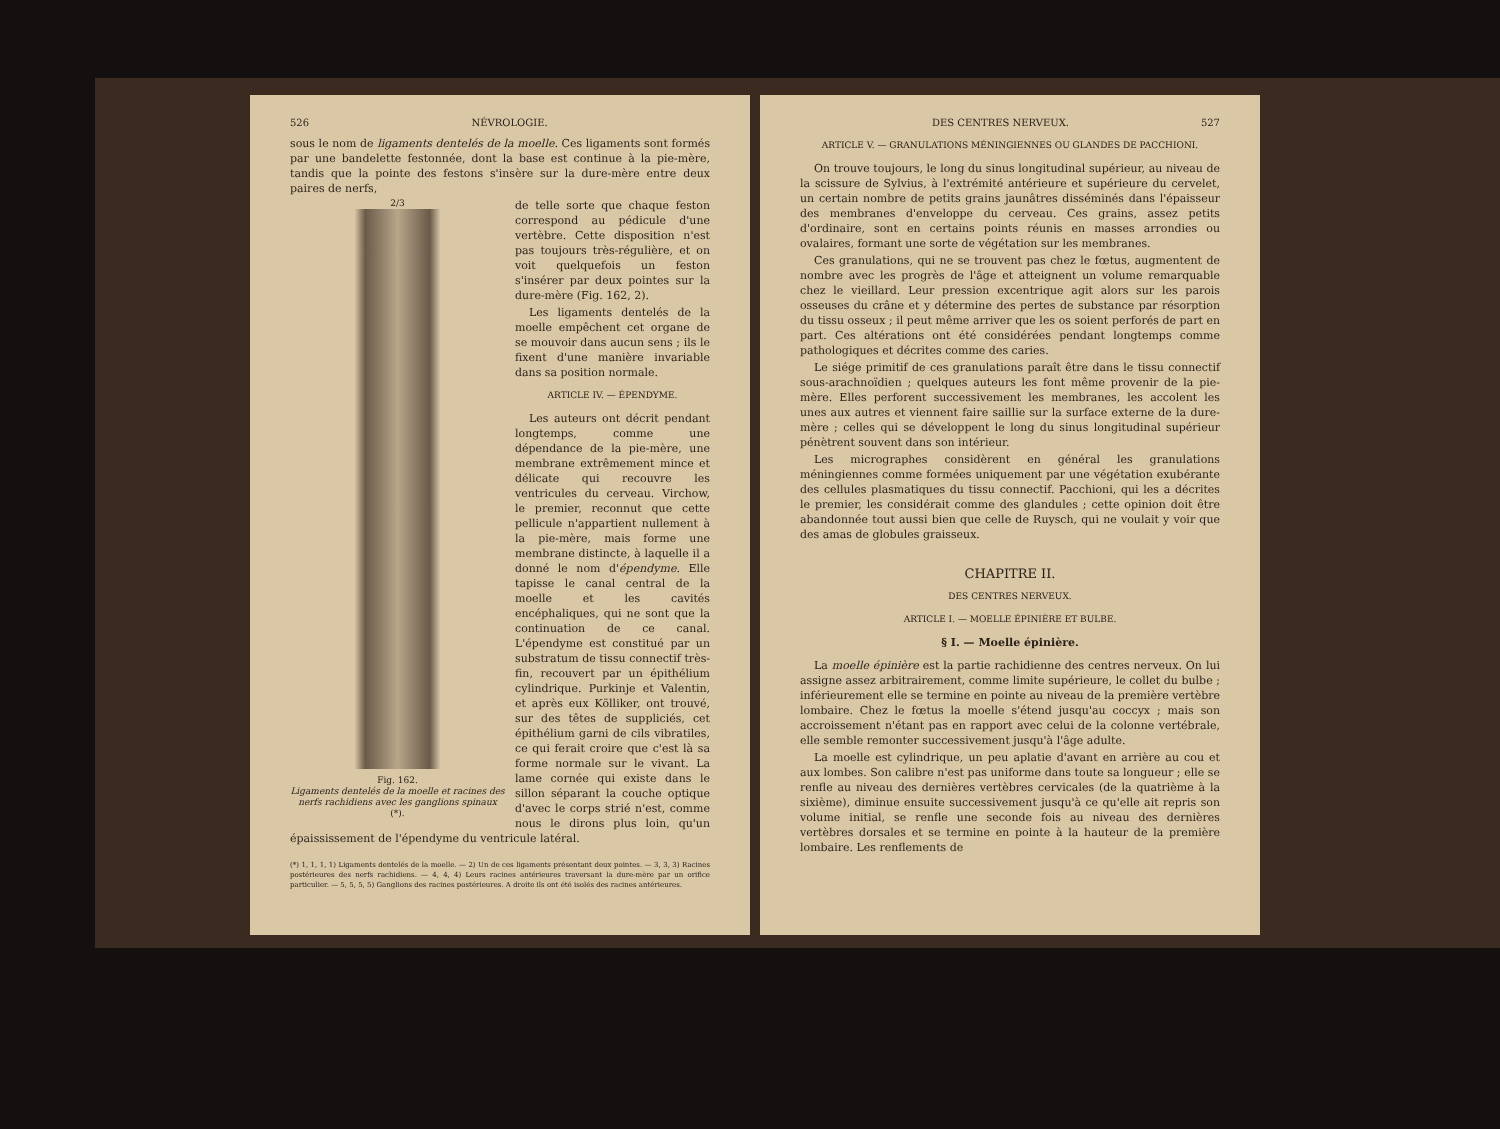526 NÉVROLOGIE.
sous le nom de ligaments dentelés de la moelle. Ces ligaments sont formés par une bandelette festonnée, dont la base est continue à la pie-mère, tandis que la pointe des festons s'insère sur la dure-mère entre deux paires de nerfs,
2/3
Fig. 162.
Ligaments dentelés de la moelle et racines des nerfs rachidiens avec les ganglions spinaux (*).
de telle sorte que chaque feston correspond au pédicule d'une vertèbre. Cette disposition n'est pas toujours très-régulière, et on voit quelquefois un feston s'insérer par deux pointes sur la dure-mère (Fig. 162, 2).
Les ligaments dentelés de la moelle empêchent cet organe de se mouvoir dans aucun sens ; ils le fixent d'une manière invariable dans sa position normale.
ARTICLE IV. — ÉPENDYME.
Les auteurs ont décrit pendant longtemps, comme une dépendance de la pie-mère, une membrane extrêmement mince et délicate qui recouvre les ventricules du cerveau. Virchow, le premier, reconnut que cette pellicule n'appartient nullement à la pie-mère, mais forme une membrane distincte, à laquelle il a donné le nom d'épendyme. Elle tapisse le canal central de la moelle et les cavités encéphaliques, qui ne sont que la continuation de ce canal. L'épendyme est constitué par un substratum de tissu connectif très-fin, recouvert par un épithélium cylindrique. Purkinje et Valentin, et après eux Kölliker, ont trouvé, sur des têtes de suppliciés, cet épithélium garni de cils vibratiles, ce qui ferait croire que c'est là sa forme normale sur le vivant. La lame cornée qui existe dans le sillon séparant la couche optique d'avec le corps strié n'est, comme nous le dirons plus loin, qu'un épaississement de l'épendyme du ventricule latéral.
(*) 1, 1, 1, 1) Ligaments dentelés de la moelle. — 2) Un de ces ligaments présentant deux pointes. — 3, 3, 3) Racines postérieures des nerfs rachidiens. — 4, 4, 4) Leurs racines antérieures traversant la dure-mère par un orifice particulier. — 5, 5, 5, 5) Ganglions des racines postérieures. A droite ils ont été isolés des racines antérieures.
DES CENTRES NERVEUX. 527
ARTICLE V. — GRANULATIONS MÉNINGIENNES OU GLANDES DE PACCHIONI.
On trouve toujours, le long du sinus longitudinal supérieur, au niveau de la scissure de Sylvius, à l'extrémité antérieure et supérieure du cervelet, un certain nombre de petits grains jaunâtres disséminés dans l'épaisseur des membranes d'enveloppe du cerveau. Ces grains, assez petits d'ordinaire, sont en certains points réunis en masses arrondies ou ovalaires, formant une sorte de végétation sur les membranes.
Ces granulations, qui ne se trouvent pas chez le fœtus, augmentent de nombre avec les progrès de l'âge et atteignent un volume remarquable chez le vieillard. Leur pression excentrique agit alors sur les parois osseuses du crâne et y détermine des pertes de substance par résorption du tissu osseux ; il peut même arriver que les os soient perforés de part en part. Ces altérations ont été considérées pendant longtemps comme pathologiques et décrites comme des caries.
Le siége primitif de ces granulations paraît être dans le tissu connectif sous-arachnoïdien ; quelques auteurs les font même provenir de la pie-mère. Elles perforent successivement les membranes, les accolent les unes aux autres et viennent faire saillie sur la surface externe de la dure-mère ; celles qui se développent le long du sinus longitudinal supérieur pénètrent souvent dans son intérieur.
Les micrographes considèrent en général les granulations méningiennes comme formées uniquement par une végétation exubérante des cellules plasmatiques du tissu connectif. Pacchioni, qui les a décrites le premier, les considérait comme des glandules ; cette opinion doit être abandonnée tout aussi bien que celle de Ruysch, qui ne voulait y voir que des amas de globules graisseux.
CHAPITRE II.
DES CENTRES NERVEUX.
ARTICLE I. — MOELLE ÉPINIÈRE ET BULBE.
§ I. — Moelle épinière.
La moelle épinière est la partie rachidienne des centres nerveux. On lui assigne assez arbitrairement, comme limite supérieure, le collet du bulbe ; inférieurement elle se termine en pointe au niveau de la première vertèbre lombaire. Chez le fœtus la moelle s'étend jusqu'au coccyx ; mais son accroissement n'étant pas en rapport avec celui de la colonne vertébrale, elle semble remonter successivement jusqu'à l'âge adulte.
La moelle est cylindrique, un peu aplatie d'avant en arrière au cou et aux lombes. Son calibre n'est pas uniforme dans toute sa longueur ; elle se renfle au niveau des dernières vertèbres cervicales (de la quatrième à la sixième), diminue ensuite successivement jusqu'à ce qu'elle ait repris son volume initial, se renfle une seconde fois au niveau des dernières vertèbres dorsales et se termine en pointe à la hauteur de la première lombaire. Les renflements de